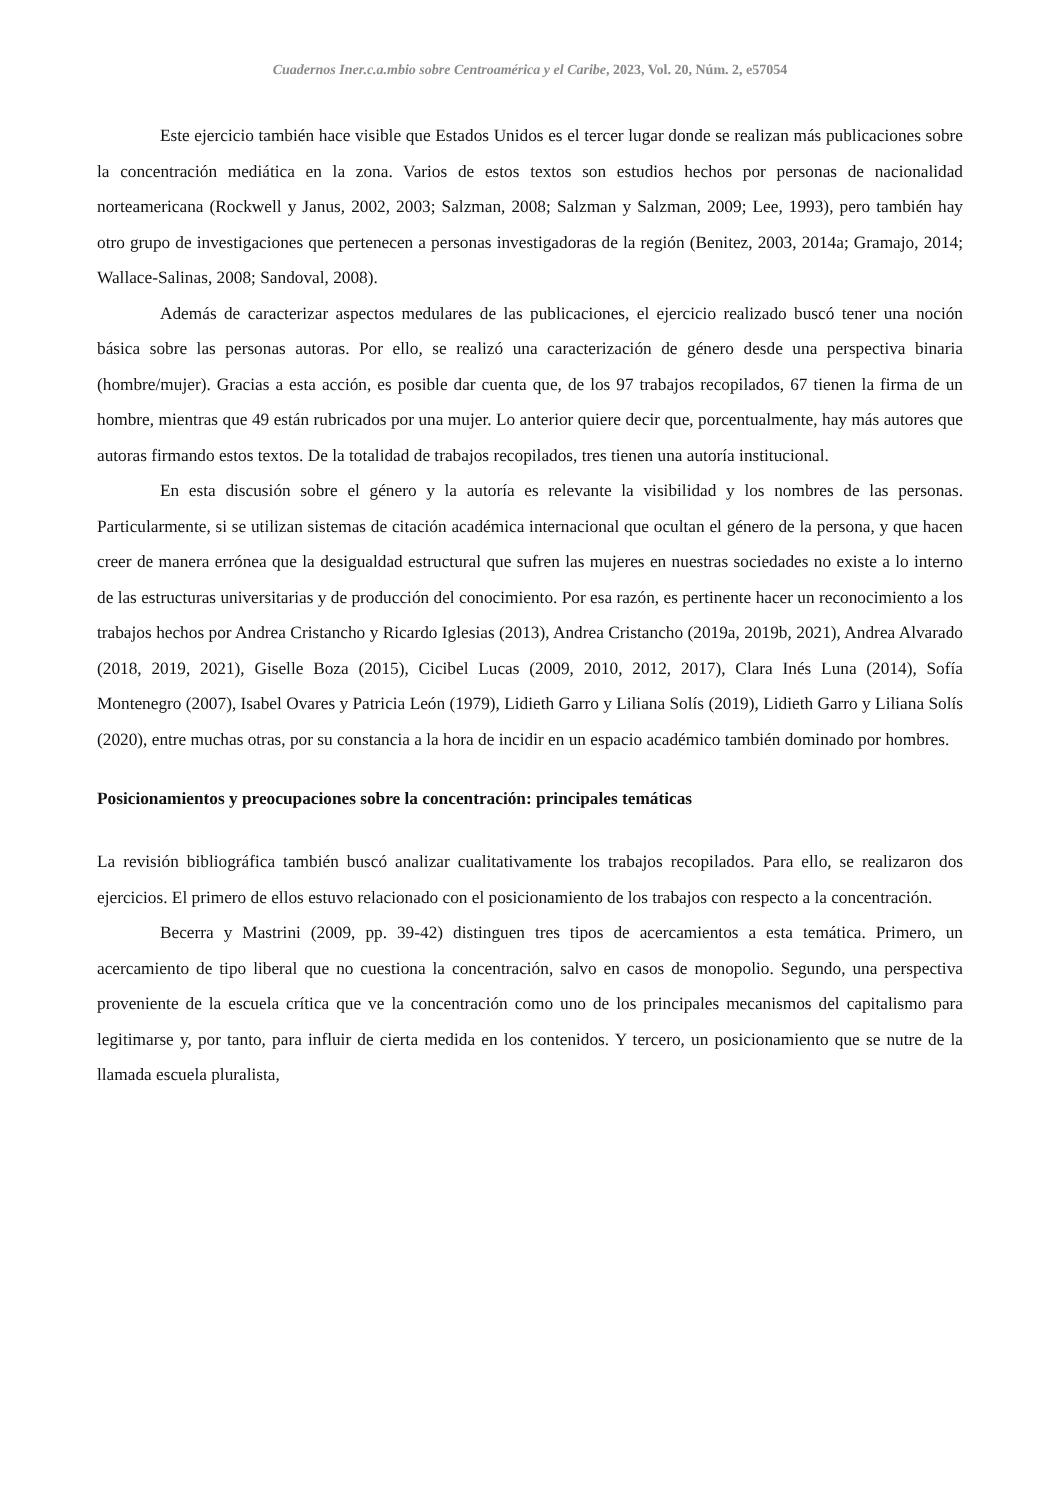Cuadernos Iner.c.a.mbio sobre Centroamérica y el Caribe, 2023, Vol. 20, Núm. 2, e57054
Este ejercicio también hace visible que Estados Unidos es el tercer lugar donde se realizan más publicaciones sobre la concentración mediática en la zona. Varios de estos textos son estudios hechos por personas de nacionalidad norteamericana (Rockwell y Janus, 2002, 2003; Salzman, 2008; Salzman y Salzman, 2009; Lee, 1993), pero también hay otro grupo de investigaciones que pertenecen a personas investigadoras de la región (Benitez, 2003, 2014a; Gramajo, 2014; Wallace-Salinas, 2008; Sandoval, 2008).
Además de caracterizar aspectos medulares de las publicaciones, el ejercicio realizado buscó tener una noción básica sobre las personas autoras. Por ello, se realizó una caracterización de género desde una perspectiva binaria (hombre/mujer). Gracias a esta acción, es posible dar cuenta que, de los 97 trabajos recopilados, 67 tienen la firma de un hombre, mientras que 49 están rubricados por una mujer. Lo anterior quiere decir que, porcentualmente, hay más autores que autoras firmando estos textos. De la totalidad de trabajos recopilados, tres tienen una autoría institucional.
En esta discusión sobre el género y la autoría es relevante la visibilidad y los nombres de las personas. Particularmente, si se utilizan sistemas de citación académica internacional que ocultan el género de la persona, y que hacen creer de manera errónea que la desigualdad estructural que sufren las mujeres en nuestras sociedades no existe a lo interno de las estructuras universitarias y de producción del conocimiento. Por esa razón, es pertinente hacer un reconocimiento a los trabajos hechos por Andrea Cristancho y Ricardo Iglesias (2013), Andrea Cristancho (2019a, 2019b, 2021), Andrea Alvarado (2018, 2019, 2021), Giselle Boza (2015), Cicibel Lucas (2009, 2010, 2012, 2017), Clara Inés Luna (2014), Sofía Montenegro (2007), Isabel Ovares y Patricia León (1979), Lidieth Garro y Liliana Solís (2019), Lidieth Garro y Liliana Solís (2020), entre muchas otras, por su constancia a la hora de incidir en un espacio académico también dominado por hombres.
Posicionamientos y preocupaciones sobre la concentración: principales temáticas
La revisión bibliográfica también buscó analizar cualitativamente los trabajos recopilados. Para ello, se realizaron dos ejercicios. El primero de ellos estuvo relacionado con el posicionamiento de los trabajos con respecto a la concentración.
Becerra y Mastrini (2009, pp. 39-42) distinguen tres tipos de acercamientos a esta temática. Primero, un acercamiento de tipo liberal que no cuestiona la concentración, salvo en casos de monopolio. Segundo, una perspectiva proveniente de la escuela crítica que ve la concentración como uno de los principales mecanismos del capitalismo para legitimarse y, por tanto, para influir de cierta medida en los contenidos. Y tercero, un posicionamiento que se nutre de la llamada escuela pluralista,